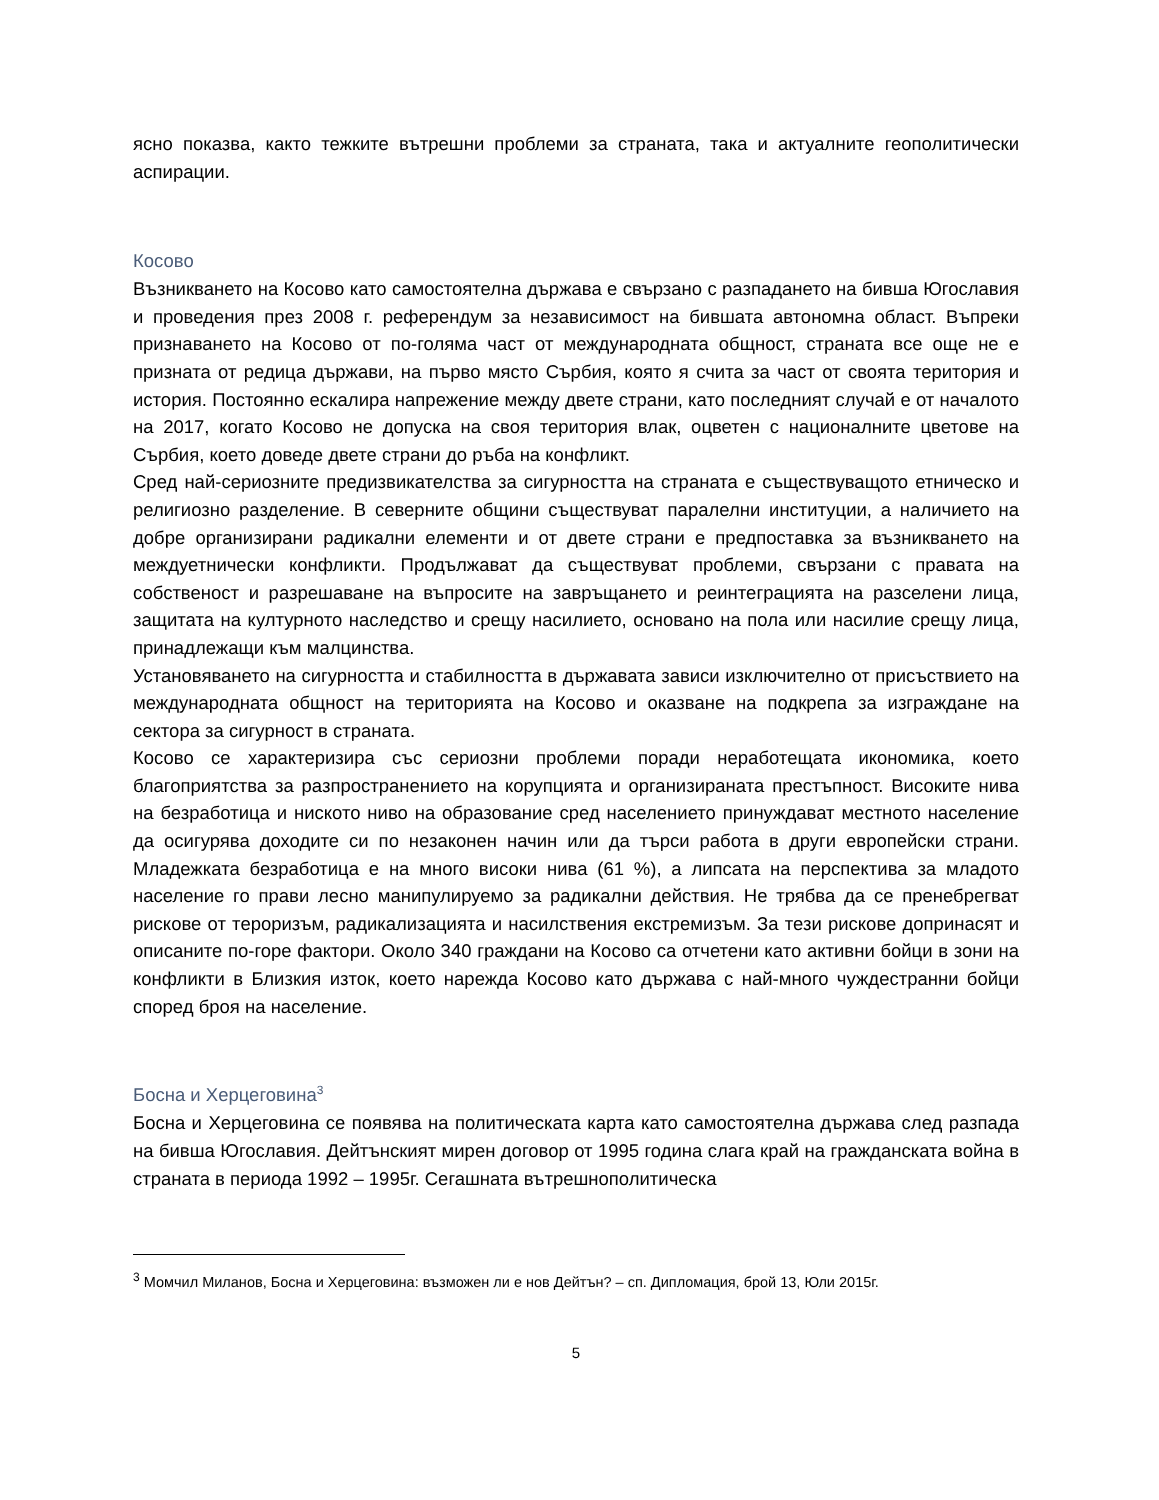ясно показва, както тежките вътрешни проблеми за страната, така и актуалните геополитически аспирации.
Косово
Възникването на Косово като самостоятелна държава е свързано с разпадането на бивша Югославия и проведения през 2008 г. референдум за независимост на бившата автономна област. Въпреки признаването на Косово от по-голяма част от международната общност, страната все още не е призната от редица държави, на първо място Сърбия, която я счита за част от своята територия и история. Постоянно ескалира напрежение между двете страни, като последният случай е от началото на 2017, когато Косово не допуска на своя територия влак, оцветен с националните цветове на Сърбия, което доведе двете страни до ръба на конфликт.
Сред най-сериозните предизвикателства за сигурността на страната е съществуващото етническо и религиозно разделение. В северните общини съществуват паралелни институции, а наличието на добре организирани радикални елементи и от двете страни е предпоставка за възникването на междуетнически конфликти. Продължават да съществуват проблеми, свързани с правата на собственост и разрешаване на въпросите на завръщането и реинтеграцията на разселени лица, защитата на културното наследство и срещу насилието, основано на пола или насилие срещу лица, принадлежащи към малцинства.
Установяването на сигурността и стабилността в държавата зависи изключително от присъствието на международната общност на територията на Косово и оказване на подкрепа за изграждане на сектора за сигурност в страната.
Косово се характеризира със сериозни проблеми поради неработещата икономика, което благоприятства за разпространението на корупцията и организираната престъпност. Високите нива на безработица и ниското ниво на образование сред населението принуждават местното население да осигурява доходите си по незаконен начин или да търси работа в други европейски страни. Младежката безработица е на много високи нива (61 %), а липсата на перспектива за младото население го прави лесно манипулируемо за радикални действия. Не трябва да се пренебрегват рискове от тероризъм, радикализацията и насилствения екстремизъм. За тези рискове допринасят и описаните по-горе фактори. Около 340 граждани на Косово са отчетени като активни бойци в зони на конфликти в Близкия изток, което нарежда Косово като държава с най-много чуждестранни бойци според броя на население.
Босна и Херцеговина<sup>3</sup>
Босна и Херцеговина се появява на политическата карта като самостоятелна държава след разпада на бивша Югославия. Дейтънският мирен договор от 1995 година слага край на гражданската война в страната в периода 1992 – 1995г. Сегашната вътрешнополитическа
<sup>3</sup> Момчил Миланов, Босна и Херцеговина: възможен ли е нов Дейтън? – сп. Дипломация, брой 13, Юли 2015г.
5